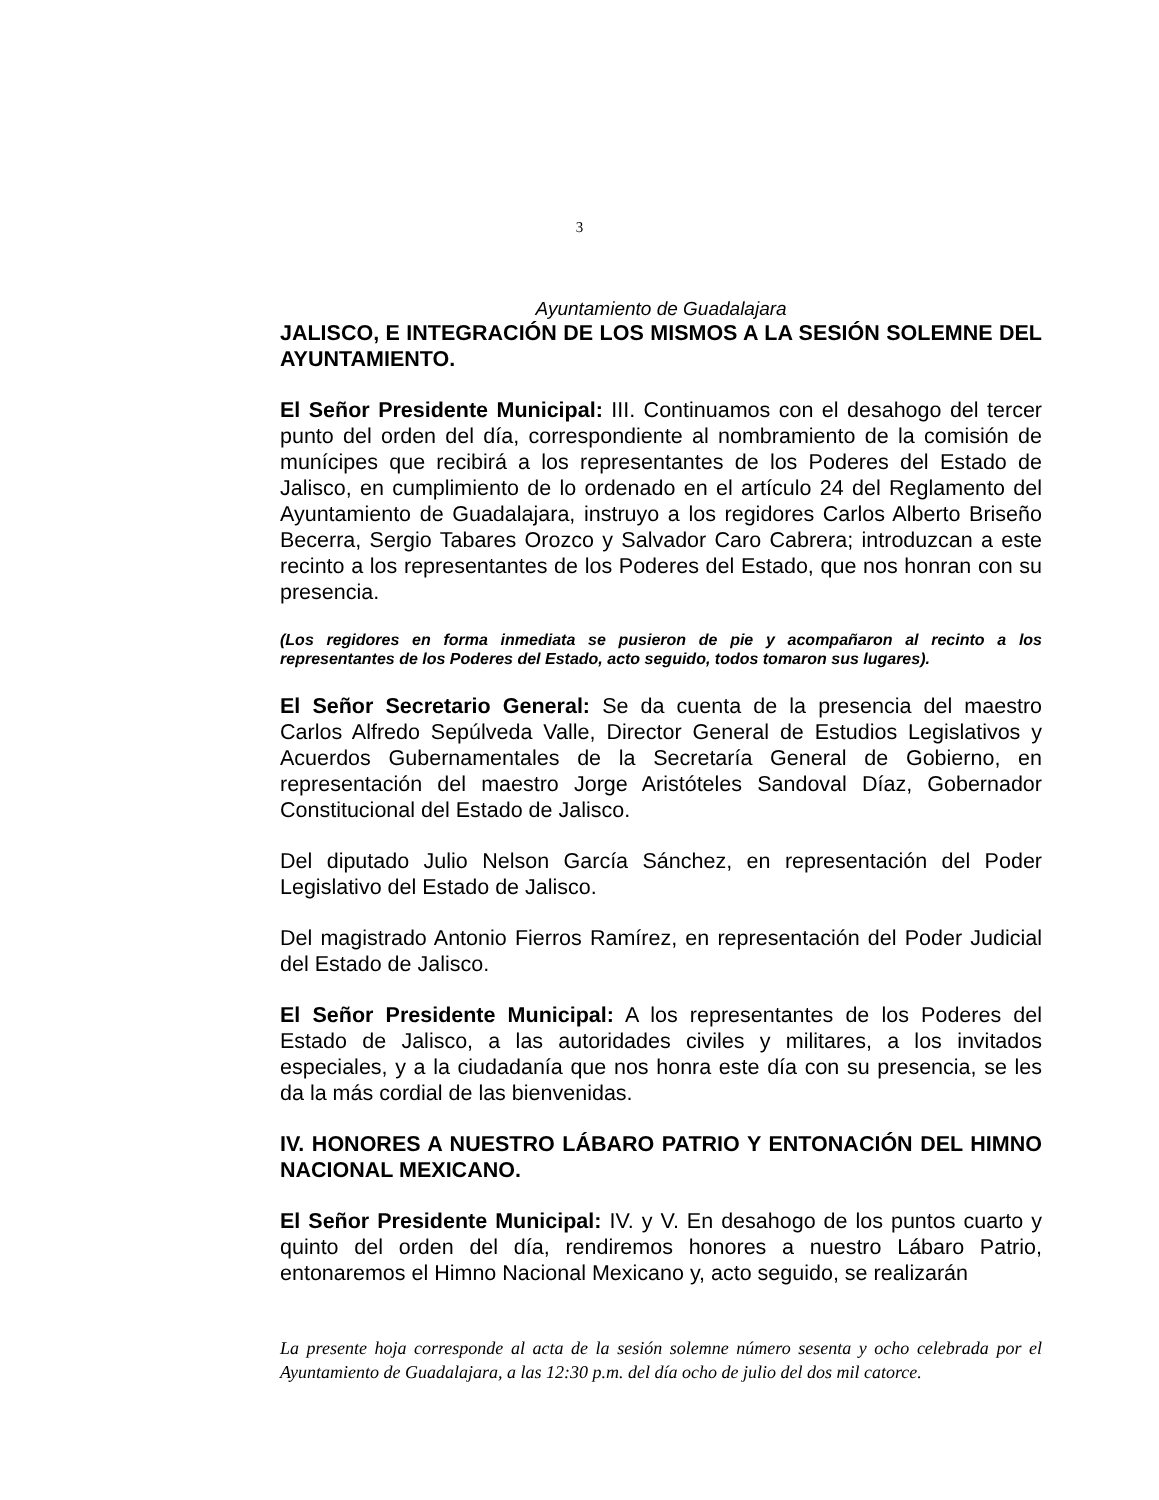3
Ayuntamiento de Guadalajara
JALISCO, E INTEGRACIÓN DE LOS MISMOS A LA SESIÓN SOLEMNE DEL AYUNTAMIENTO.
El Señor Presidente Municipal: III. Continuamos con el desahogo del tercer punto del orden del día, correspondiente al nombramiento de la comisión de munícipes que recibirá a los representantes de los Poderes del Estado de Jalisco, en cumplimiento de lo ordenado en el artículo 24 del Reglamento del Ayuntamiento de Guadalajara, instruyo a los regidores Carlos Alberto Briseño Becerra, Sergio Tabares Orozco y Salvador Caro Cabrera; introduzcan a este recinto a los representantes de los Poderes del Estado, que nos honran con su presencia.
(Los regidores en forma inmediata se pusieron de pie y acompañaron al recinto a los representantes de los Poderes del Estado, acto seguido, todos tomaron sus lugares).
El Señor Secretario General: Se da cuenta de la presencia del maestro Carlos Alfredo Sepúlveda Valle, Director General de Estudios Legislativos y Acuerdos Gubernamentales de la Secretaría General de Gobierno, en representación del maestro Jorge Aristóteles Sandoval Díaz, Gobernador Constitucional del Estado de Jalisco.
Del diputado Julio Nelson García Sánchez, en representación del Poder Legislativo del Estado de Jalisco.
Del magistrado Antonio Fierros Ramírez, en representación del Poder Judicial del Estado de Jalisco.
El Señor Presidente Municipal: A los representantes de los Poderes del Estado de Jalisco, a las autoridades civiles y militares, a los invitados especiales, y a la ciudadanía que nos honra este día con su presencia, se les da la más cordial de las bienvenidas.
IV. HONORES A NUESTRO LÁBARO PATRIO Y ENTONACIÓN DEL HIMNO NACIONAL MEXICANO.
El Señor Presidente Municipal: IV. y V. En desahogo de los puntos cuarto y quinto del orden del día, rendiremos honores a nuestro Lábaro Patrio, entonaremos el Himno Nacional Mexicano y, acto seguido, se realizarán
La presente hoja corresponde al acta de la sesión solemne número sesenta y ocho celebrada por el Ayuntamiento de Guadalajara, a las 12:30 p.m. del día ocho de julio del dos mil catorce.